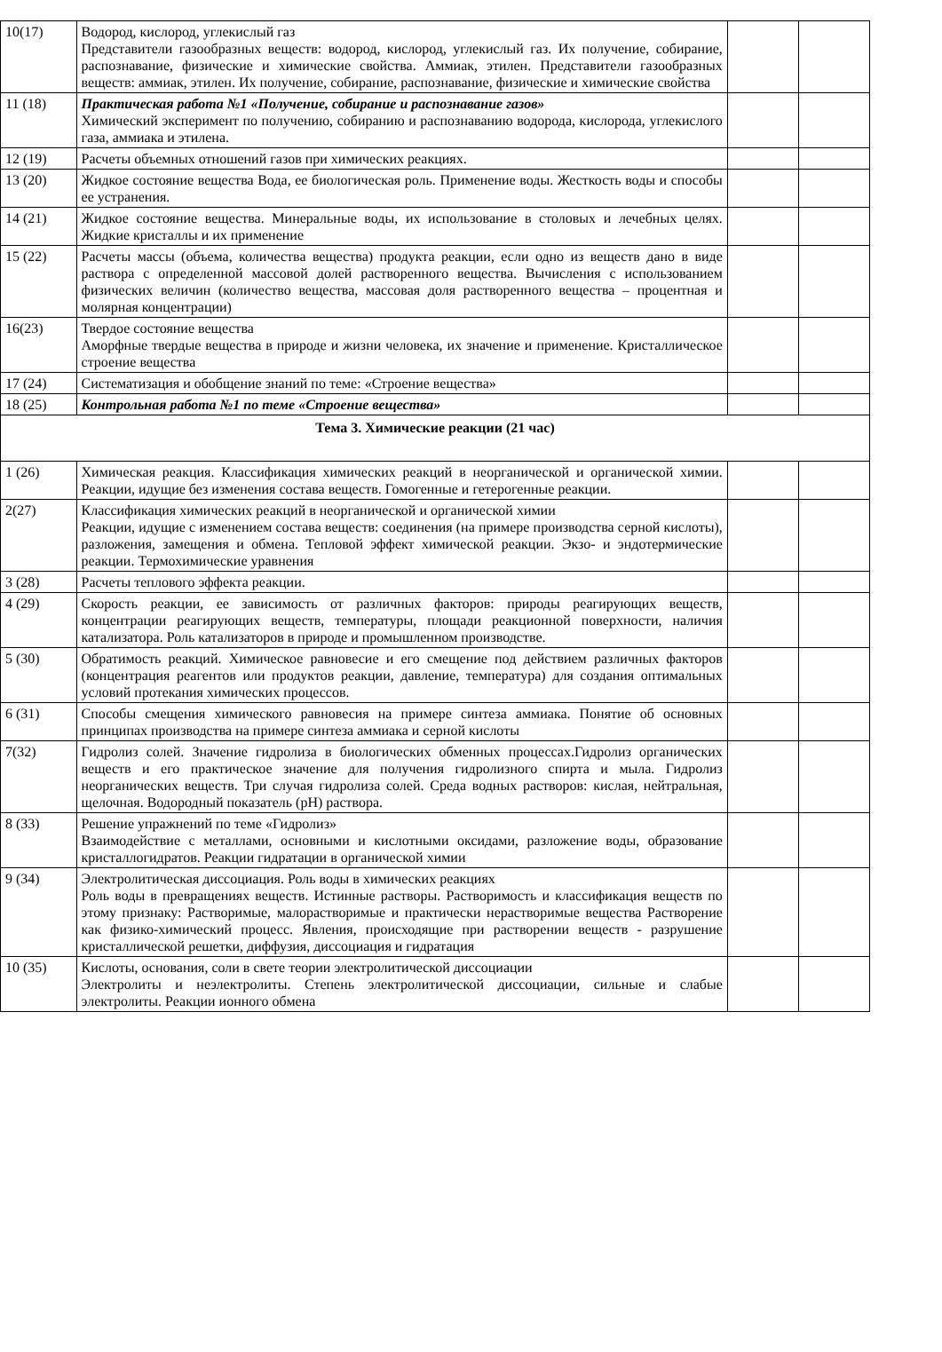| 10(17) | Водород, кислород, углекислый газ Представители газообразных веществ: водород, кислород, углекислый газ. Их получение, собирание, распознавание, физические и химические свойства. Аммиак, этилен. Представители газообразных веществ: аммиак, этилен. Их получение, собирание, распознавание, физические и химические свойства | | |
| 11 (18) | Практическая работа №1 «Получение, собирание и распознавание газов» Химический эксперимент по получению, собиранию и распознаванию водорода, кислорода, углекислого газа, аммиака и этилена. | | |
| 12 (19) | Расчеты объемных отношений газов при химических реакциях. | | |
| 13 (20) | Жидкое состояние вещества Вода, ее биологическая роль. Применение воды. Жесткость воды и способы ее устранения. | | |
| 14 (21) | Жидкое состояние вещества. Минеральные воды, их использование в столовых и лечебных целях. Жидкие кристаллы и их применение | | |
| 15 (22) | Расчеты массы (объема, количества вещества) продукта реакции, если одно из веществ дано в виде раствора с определенной массовой долей растворенного вещества. Вычисления с использованием физических величин (количество вещества, массовая доля растворенного вещества – процентная и молярная концентрации) | | |
| 16(23) | Твердое состояние вещества Аморфные твердые вещества в природе и жизни человека, их значение и применение. Кристаллическое строение вещества | | |
| 17 (24) | Систематизация и обобщение знаний по теме: «Строение вещества» | | |
| 18 (25) | Контрольная работа №1 по теме «Строение вещества» | | |
| Тема 3. Химические реакции (21 час) | | | |
| 1 (26) | Химическая реакция. Классификация химических реакций в неорганической и органической химии. Реакции, идущие без изменения состава веществ. Гомогенные и гетерогенные реакции. | | |
| 2(27) | Классификация химических реакций в неорганической и органической химии Реакции, идущие с изменением состава веществ: соединения (на примере производства серной кислоты), разложения, замещения и обмена. Тепловой эффект химической реакции. Экзо- и эндотермические реакции. Термохимические уравнения | | |
| 3 (28) | Расчеты теплового эффекта реакции. | | |
| 4 (29) | Скорость реакции, ее зависимость от различных факторов: природы реагирующих веществ, концентрации реагирующих веществ, температуры, площади реакционной поверхности, наличия катализатора. Роль катализаторов в природе и промышленном производстве. | | |
| 5 (30) | Обратимость реакций. Химическое равновесие и его смещение под действием различных факторов (концентрация реагентов или продуктов реакции, давление, температура) для создания оптимальных условий протекания химических процессов. | | |
| 6 (31) | Способы смещения химического равновесия на примере синтеза аммиака. Понятие об основных принципах производства на примере синтеза аммиака и серной кислоты | | |
| 7(32) | Гидролиз солей. Значение гидролиза в биологических обменных процессах.Гидролиз органических веществ и его практическое значение для получения гидролизного спирта и мыла. Гидролиз неорганических веществ. Три случая гидролиза солей. Среда водных растворов: кислая, нейтральная, щелочная. Водородный показатель (pH) раствора. | | |
| 8 (33) | Решение упражнений по теме «Гидролиз» Взаимодействие с металлами, основными и кислотными оксидами, разложение воды, образование кристаллогидратов. Реакции гидратации в органической химии | | |
| 9 (34) | Электролитическая диссоциация. Роль воды в химических реакциях Роль воды в превращениях веществ. Истинные растворы. Растворимость и классификация веществ по этому признаку: Растворимые, малорастворимые и практически нерастворимые вещества Растворение как физико-химический процесс. Явления, происходящие при растворении веществ - разрушение кристаллической решетки, диффузия, диссоциация и гидратация | | |
| 10 (35) | Кислоты, основания, соли в свете теории электролитической диссоциации Электролиты и неэлектролиты. Степень электролитической диссоциации, сильные и слабые электролиты. Реакции ионного обмена | | |